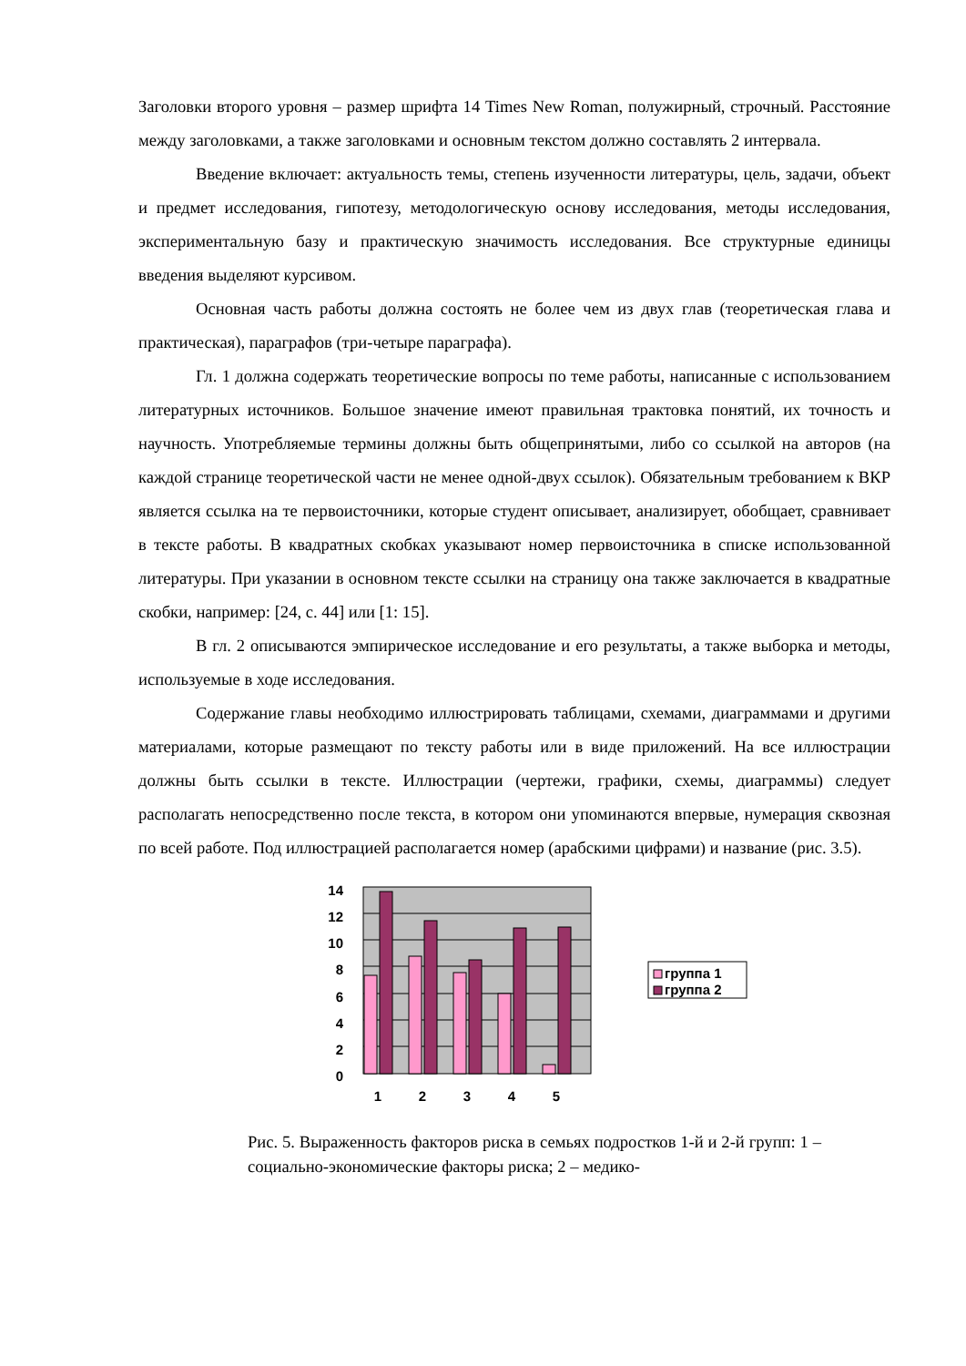Заголовки второго уровня – размер шрифта 14 Times New Roman, полужирный, строчный. Расстояние между заголовками, а также заголовками и основным текстом должно составлять 2 интервала.
Введение включает: актуальность темы, степень изученности литературы, цель, задачи, объект и предмет исследования, гипотезу, методологическую основу исследования, методы исследования, экспериментальную базу и практическую значимость исследования. Все структурные единицы введения выделяют курсивом.
Основная часть работы должна состоять не более чем из двух глав (теоретическая глава и практическая), параграфов (три-четыре параграфа).
Гл. 1 должна содержать теоретические вопросы по теме работы, написанные с использованием литературных источников. Большое значение имеют правильная трактовка понятий, их точность и научность. Употребляемые термины должны быть общепринятыми, либо со ссылкой на авторов (на каждой странице теоретической части не менее одной-двух ссылок). Обязательным требованием к ВКР является ссылка на те первоисточники, которые студент описывает, анализирует, обобщает, сравнивает в тексте работы. В квадратных скобках указывают номер первоисточника в списке использованной литературы. При указании в основном тексте ссылки на страницу она также заключается в квадратные скобки, например: [24, с. 44] или [1: 15].
В гл. 2 описываются эмпирическое исследование и его результаты, а также выборка и методы, используемые в ходе исследования.
Содержание главы необходимо иллюстрировать таблицами, схемами, диаграммами и другими материалами, которые размещают по тексту работы или в виде приложений. На все иллюстрации должны быть ссылки в тексте. Иллюстрации (чертежи, графики, схемы, диаграммы) следует располагать непосредственно после текста, в котором они упоминаются впервые, нумерация сквозная по всей работе. Под иллюстрацией располагается номер (арабскими цифрами) и название (рис. 3.5).
14
12
10
8
6
4
2
0
1
2
3
4
5
группа 1
группа 2
Рис. 5. Выраженность факторов риска в семьях подростков 1-й и 2-й групп: 1 – социально-экономические факторы риска; 2 – медико-